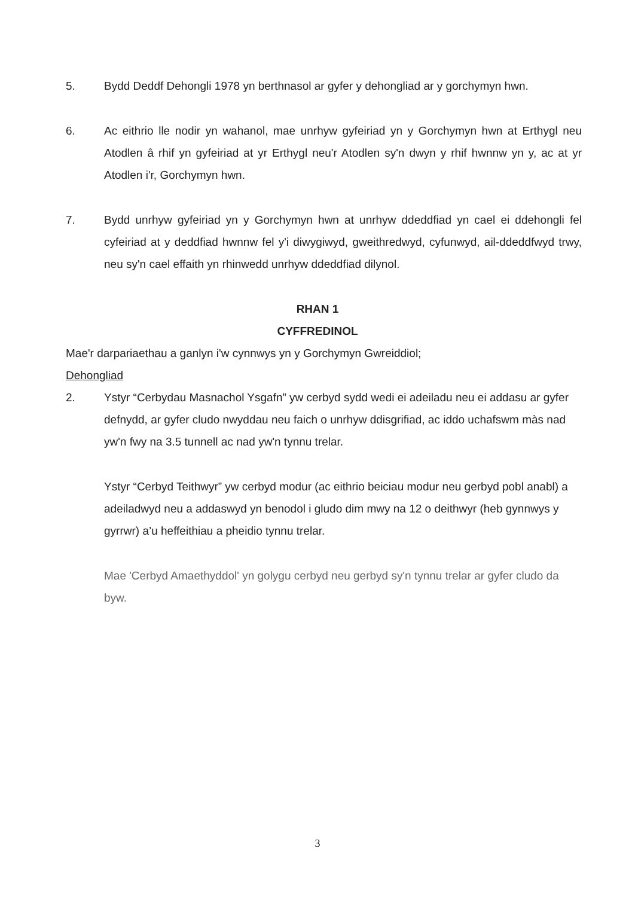5. Bydd Deddf Dehongli 1978 yn berthnasol ar gyfer y dehongliad ar y gorchymyn hwn.
6. Ac eithrio lle nodir yn wahanol, mae unrhyw gyfeiriad yn y Gorchymyn hwn at Erthygl neu Atodlen â rhif yn gyfeiriad at yr Erthygl neu'r Atodlen sy'n dwyn y rhif hwnnw yn y, ac at yr Atodlen i'r, Gorchymyn hwn.
7. Bydd unrhyw gyfeiriad yn y Gorchymyn hwn at unrhyw ddeddfiad yn cael ei ddehongli fel cyfeiriad at y deddfiad hwnnw fel y'i diwygiwyd, gweithredwyd, cyfunwyd, ail-ddeddfwyd trwy, neu sy'n cael effaith yn rhinwedd unrhyw ddeddfiad dilynol.
RHAN 1
CYFFREDINOL
Mae'r darpariaethau a ganlyn i'w cynnwys yn y Gorchymyn Gwreiddiol;
Dehongliad
2. Ystyr “Cerbydau Masnachol Ysgafn” yw cerbyd sydd wedi ei adeiladu neu ei addasu ar gyfer defnydd, ar gyfer cludo nwyddau neu faich o unrhyw ddisgrifiad, ac iddo uchafswm màs nad yw'n fwy na 3.5 tunnell ac nad yw'n tynnu trelar.
Ystyr “Cerbyd Teithwyr” yw cerbyd modur (ac eithrio beiciau modur neu gerbyd pobl anabl) a adeiladwyd neu a addaswyd yn benodol i gludo dim mwy na 12 o deithwyr (heb gynnwys y gyrrwr) a’u heffeithiau a pheidio tynnu trelar.
Mae 'Cerbyd Amaethyddol' yn golygu cerbyd neu gerbyd sy'n tynnu trelar ar gyfer cludo da byw.
3